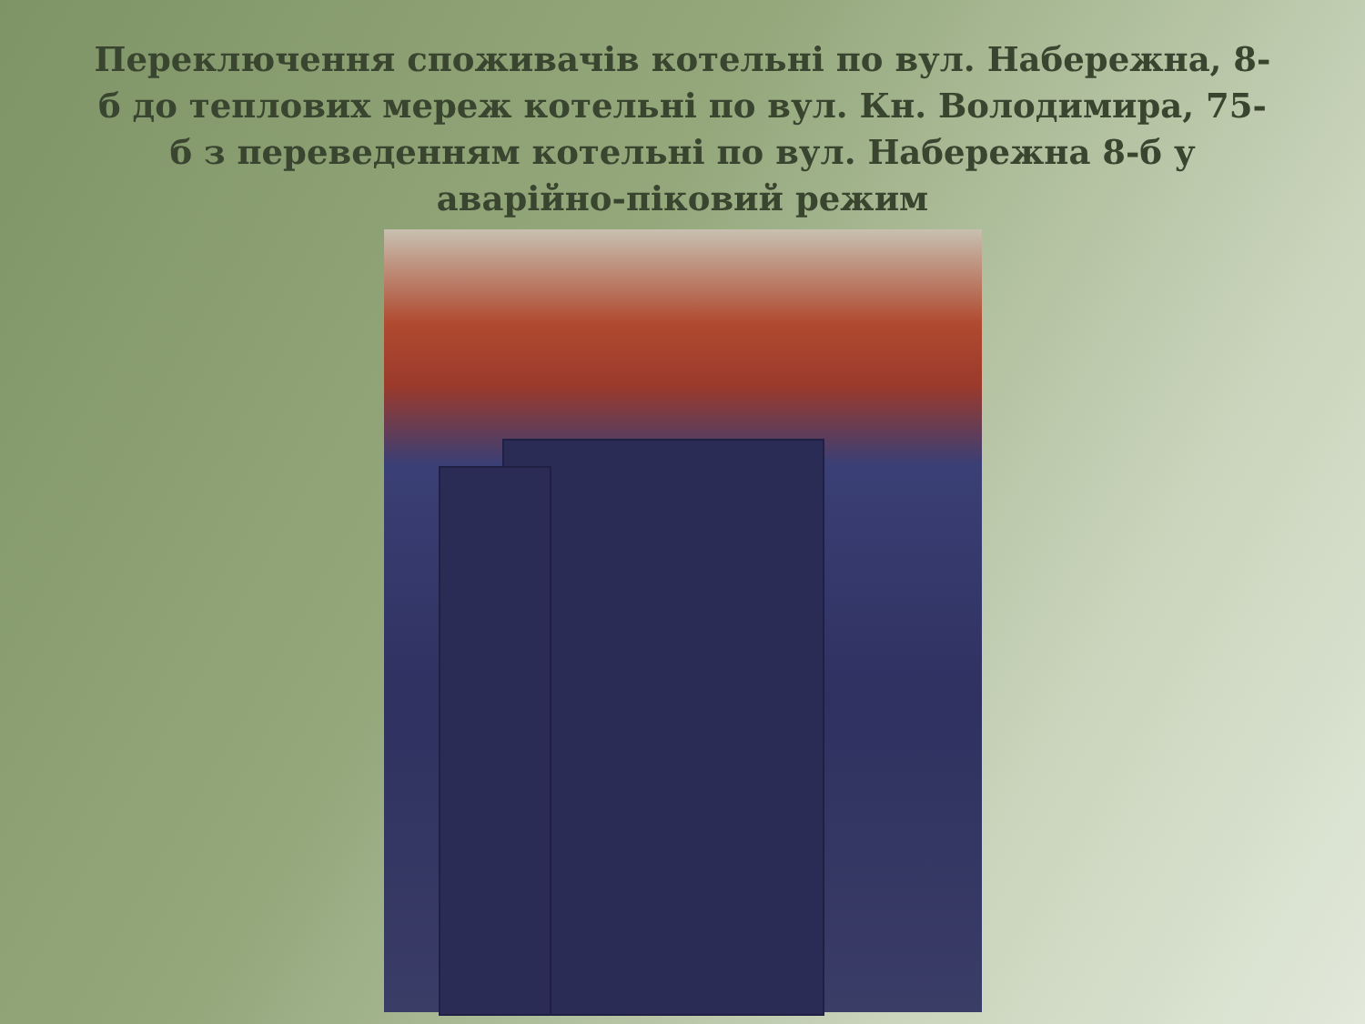Переключення споживачів котельні по вул. Набережна, 8-б до теплових мереж котельні по вул. Кн. Володимира, 75-б з переведенням котельні по вул. Набережна 8-б у аварійно-піковий режим